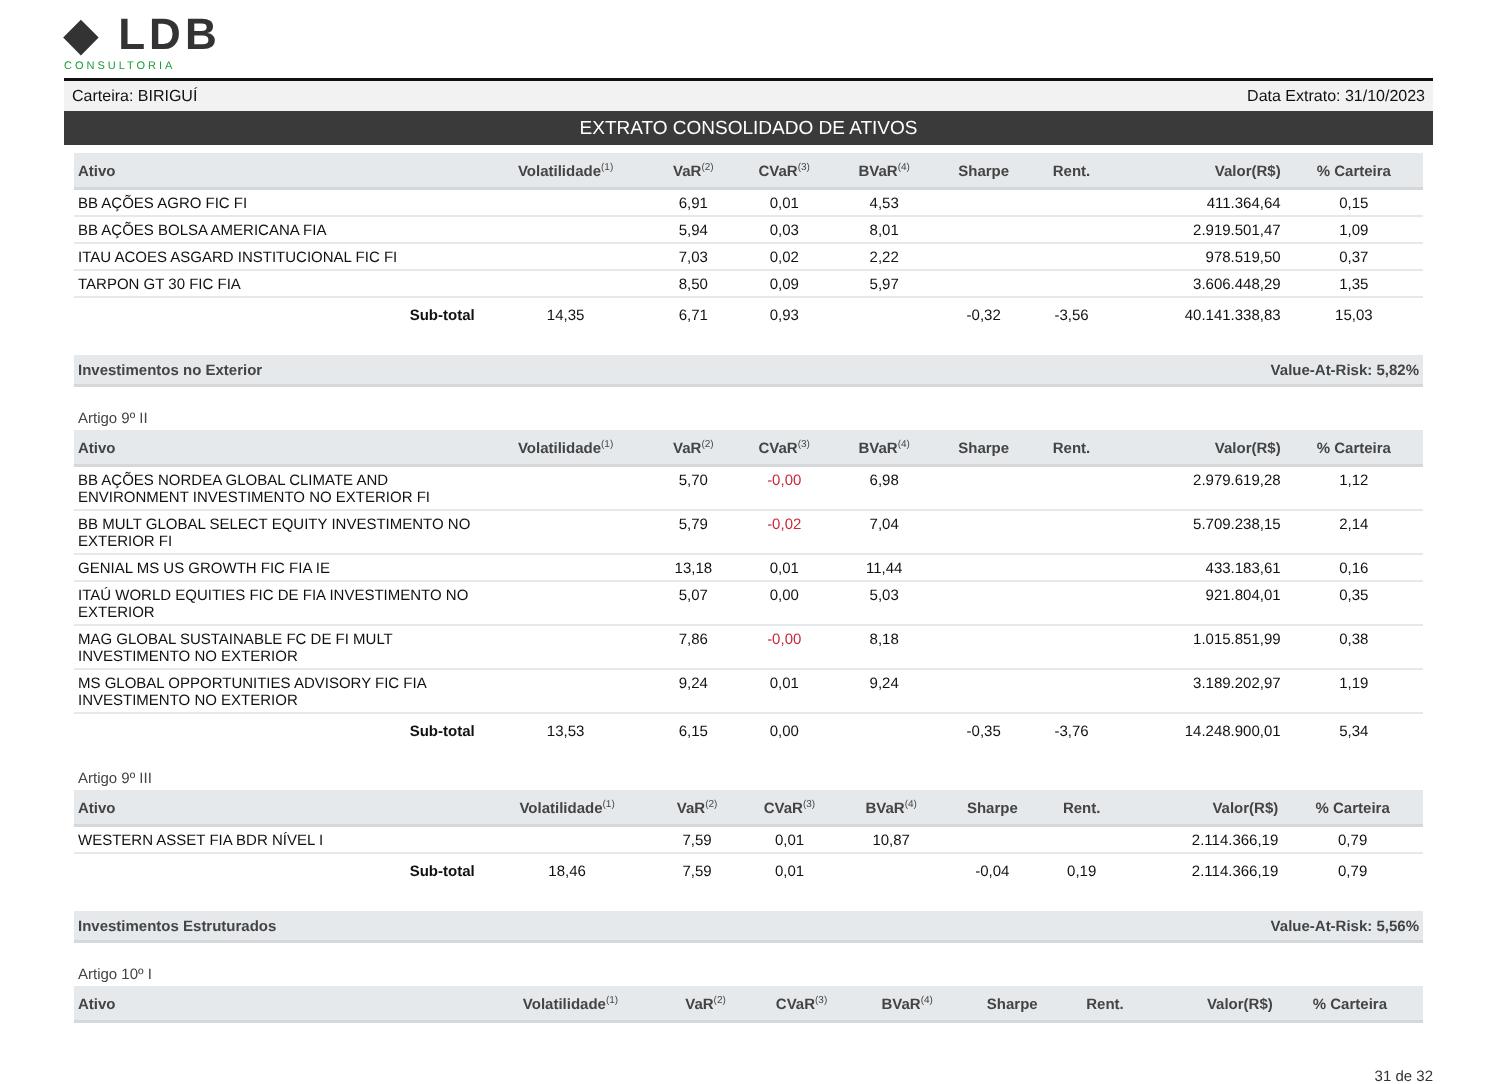◆ LDB
CONSULTORIA
Carteira: BIRIGUÍ Data Extrato: 31/10/2023
EXTRATO CONSOLIDADO DE ATIVOS
| Ativo | Volatilidade<sup>(1)</sup> | VaR<sup>(2)</sup> | CVaR<sup>(3)</sup> | BVaR<sup>(4)</sup> | Sharpe | Rent. | Valor(R$) | % Carteira |
| --- | --- | --- | --- | --- | --- | --- | --- | --- |
| BB AÇÕES AGRO FIC FI | | 6,91 | 0,01 | 4,53 | | | 411.364,64 | 0,15 |
| BB AÇÕES BOLSA AMERICANA FIA | | 5,94 | 0,03 | 8,01 | | | 2.919.501,47 | 1,09 |
| ITAU ACOES ASGARD INSTITUCIONAL FIC FI | | 7,03 | 0,02 | 2,22 | | | 978.519,50 | 0,37 |
| TARPON GT 30 FIC FIA | | 8,50 | 0,09 | 5,97 | | | 3.606.448,29 | 1,35 |
| Sub-total | 14,35 | 6,71 | 0,93 | | -0,32 | -3,56 | 40.141.338,83 | 15,03 |
Investimentos no Exterior Value-At-Risk: 5,82%
Artigo 9º II
| Ativo | Volatilidade<sup>(1)</sup> | VaR<sup>(2)</sup> | CVaR<sup>(3)</sup> | BVaR<sup>(4)</sup> | Sharpe | Rent. | Valor(R$) | % Carteira |
| --- | --- | --- | --- | --- | --- | --- | --- | --- |
| BB AÇÕES NORDEA GLOBAL CLIMATE AND ENVIRONMENT INVESTIMENTO NO EXTERIOR FI | | 5,70 | -0,00 | 6,98 | | | 2.979.619,28 | 1,12 |
| BB MULT GLOBAL SELECT EQUITY INVESTIMENTO NO EXTERIOR FI | | 5,79 | -0,02 | 7,04 | | | 5.709.238,15 | 2,14 |
| GENIAL MS US GROWTH FIC FIA IE | | 13,18 | 0,01 | 11,44 | | | 433.183,61 | 0,16 |
| ITAÚ WORLD EQUITIES FIC DE FIA INVESTIMENTO NO EXTERIOR | | 5,07 | 0,00 | 5,03 | | | 921.804,01 | 0,35 |
| MAG GLOBAL SUSTAINABLE FC DE FI MULT INVESTIMENTO NO EXTERIOR | | 7,86 | -0,00 | 8,18 | | | 1.015.851,99 | 0,38 |
| MS GLOBAL OPPORTUNITIES ADVISORY FIC FIA INVESTIMENTO NO EXTERIOR | | 9,24 | 0,01 | 9,24 | | | 3.189.202,97 | 1,19 |
| Sub-total | 13,53 | 6,15 | 0,00 | | -0,35 | -3,76 | 14.248.900,01 | 5,34 |
Artigo 9º III
| Ativo | Volatilidade<sup>(1)</sup> | VaR<sup>(2)</sup> | CVaR<sup>(3)</sup> | BVaR<sup>(4)</sup> | Sharpe | Rent. | Valor(R$) | % Carteira |
| --- | --- | --- | --- | --- | --- | --- | --- | --- |
| WESTERN ASSET FIA BDR NÍVEL I | | 7,59 | 0,01 | 10,87 | | | 2.114.366,19 | 0,79 |
| Sub-total | 18,46 | 7,59 | 0,01 | | -0,04 | 0,19 | 2.114.366,19 | 0,79 |
Investimentos Estruturados Value-At-Risk: 5,56%
Artigo 10º I
| Ativo | Volatilidade<sup>(1)</sup> | VaR<sup>(2)</sup> | CVaR<sup>(3)</sup> | BVaR<sup>(4)</sup> | Sharpe | Rent. | Valor(R$) | % Carteira |
| --- | --- | --- | --- | --- | --- | --- | --- | --- |
31 de 32